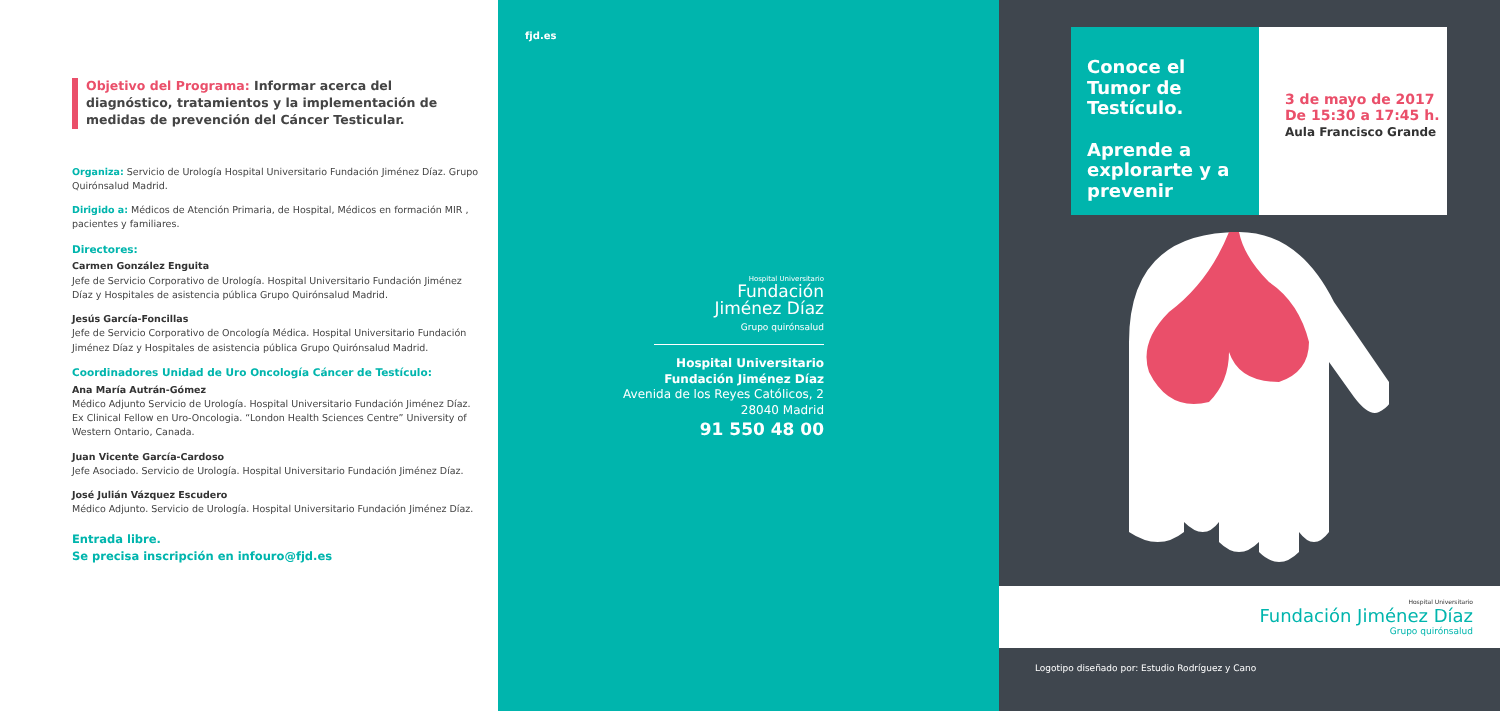Objetivo del Programa: Informar acerca del diagnóstico, tratamientos y la implementación de medidas de prevención del Cáncer Testicular.
Organiza: Servicio de Urología Hospital Universitario Fundación Jiménez Díaz. Grupo Quirónsalud Madrid.
Dirigido a: Médicos de Atención Primaria, de Hospital, Médicos en formación MIR , pacientes y familiares.
Directores:
Carmen González Enguita
Jefe de Servicio Corporativo de Urología. Hospital Universitario Fundación Jiménez Díaz y Hospitales de asistencia pública Grupo Quirónsalud Madrid.
Jesús García-Foncillas
Jefe de Servicio Corporativo de Oncología Médica. Hospital Universitario Fundación Jiménez Díaz y Hospitales de asistencia pública Grupo Quirónsalud Madrid.
Coordinadores Unidad de Uro Oncología Cáncer de Testículo:
Ana María Autrán-Gómez
Médico Adjunto Servicio de Urología. Hospital Universitario Fundación Jiménez Díaz. Ex Clinical Fellow en Uro-Oncologia. “London Health Sciences Centre” University of Western Ontario, Canada.
Juan Vicente García-Cardoso
Jefe Asociado. Servicio de Urología. Hospital Universitario Fundación Jiménez Díaz.
José Julián Vázquez Escudero
Médico Adjunto. Servicio de Urología. Hospital Universitario Fundación Jiménez Díaz.
Entrada libre.
Se precisa inscripción en infouro@fjd.es
fjd.es
Hospital Universitario
Fundación
Jiménez Díaz
Grupo quirónsalud
Hospital Universitario
Fundación Jiménez Díaz
Avenida de los Reyes Católicos, 2
28040 Madrid
91 550 48 00
Conoce el Tumor de Testículo.
Aprende a explorarte y a prevenir
3 de mayo de 2017
De 15:30 a 17:45 h.
Aula Francisco Grande
Hospital Universitario
Fundación Jiménez Díaz
Grupo quirónsalud
Logotipo diseñado por: Estudio Rodríguez y Cano